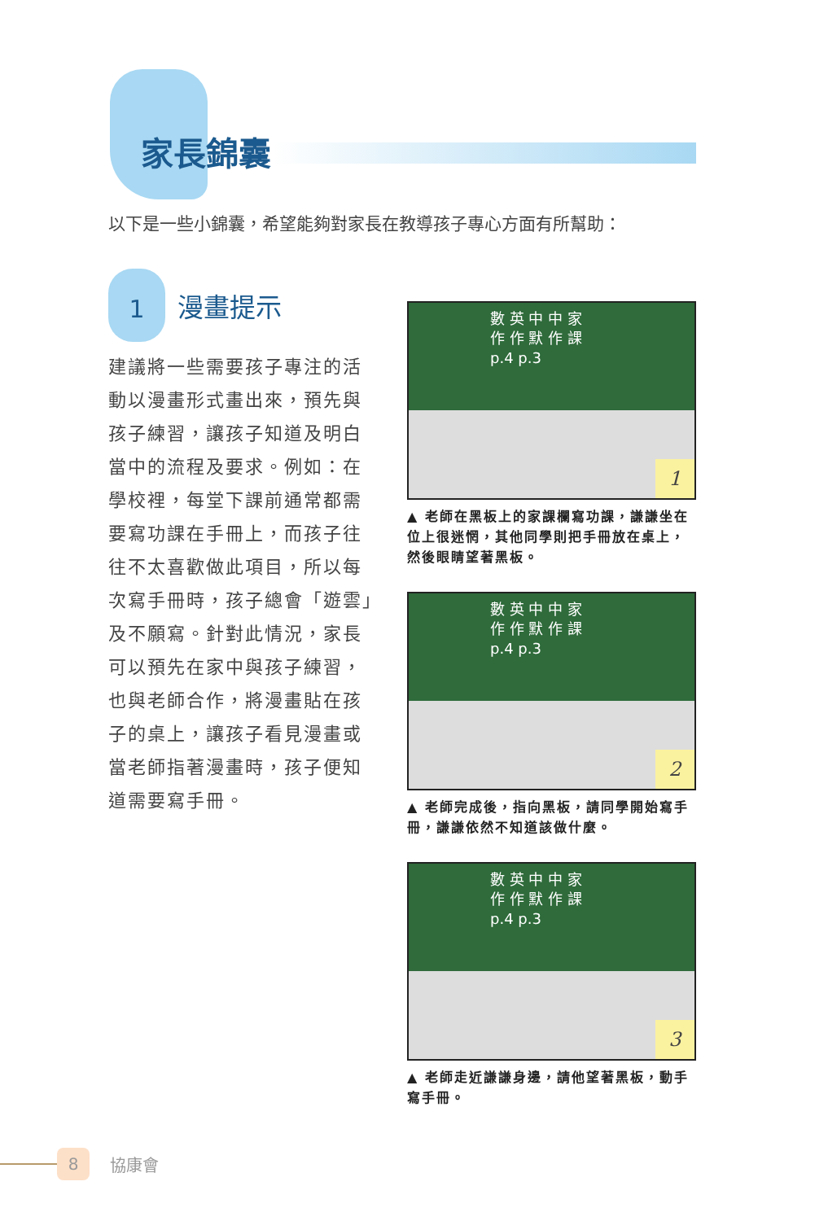家長錦囊
以下是一些小錦囊，希望能夠對家長在教導孩子專心方面有所幫助：
1
漫畫提示
建議將一些需要孩子專注的活動以漫畫形式畫出來，預先與孩子練習，讓孩子知道及明白當中的流程及要求。例如：在學校裡，每堂下課前通常都需要寫功課在手冊上，而孩子往往不太喜歡做此項目，所以每次寫手冊時，孩子總會「遊雲」及不願寫。針對此情況，家長可以預先在家中與孩子練習，也與老師合作，將漫畫貼在孩子的桌上，讓孩子看見漫畫或當老師指著漫畫時，孩子便知道需要寫手冊。
數 英 中 中 家
作 作 默 作 課
p.4 p.3
1
▲ 老師在黑板上的家課欄寫功課，謙謙坐在位上很迷惘，其他同學則把手冊放在桌上，然後眼睛望著黑板。
數 英 中 中 家
作 作 默 作 課
p.4 p.3
2
▲ 老師完成後，指向黑板，請同學開始寫手冊，謙謙依然不知道該做什麼。
數 英 中 中 家
作 作 默 作 課
p.4 p.3
3
▲ 老師走近謙謙身邊，請他望著黑板，動手寫手冊。
8
協康會